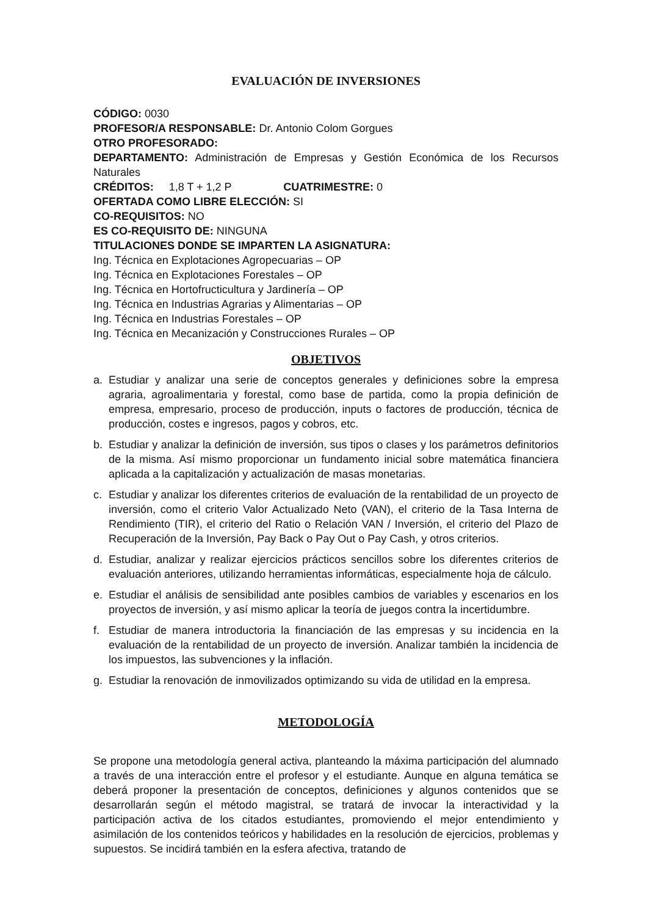EVALUACIÓN DE INVERSIONES
CÓDIGO: 0030
PROFESOR/A RESPONSABLE: Dr. Antonio Colom Gorgues
OTRO PROFESORADO:
DEPARTAMENTO: Administración de Empresas y Gestión Económica de los Recursos Naturales
CRÉDITOS: 1,8 T + 1,2 P CUATRIMESTRE: 0
OFERTADA COMO LIBRE ELECCIÓN: SI
CO-REQUISITOS: NO
ES CO-REQUISITO DE: NINGUNA
TITULACIONES DONDE SE IMPARTEN LA ASIGNATURA:
Ing. Técnica en Explotaciones Agropecuarias – OP
Ing. Técnica en Explotaciones Forestales – OP
Ing. Técnica en Hortofructicultura y Jardinería – OP
Ing. Técnica en Industrias Agrarias y Alimentarias – OP
Ing. Técnica en Industrias Forestales – OP
Ing. Técnica en Mecanización y Construcciones Rurales – OP
OBJETIVOS
a. Estudiar y analizar una serie de conceptos generales y definiciones sobre la empresa agraria, agroalimentaria y forestal, como base de partida, como la propia definición de empresa, empresario, proceso de producción, inputs o factores de producción, técnica de producción, costes e ingresos, pagos y cobros, etc.
b. Estudiar y analizar la definición de inversión, sus tipos o clases y los parámetros definitorios de la misma. Así mismo proporcionar un fundamento inicial sobre matemática financiera aplicada a la capitalización y actualización de masas monetarias.
c. Estudiar y analizar los diferentes criterios de evaluación de la rentabilidad de un proyecto de inversión, como el criterio Valor Actualizado Neto (VAN), el criterio de la Tasa Interna de Rendimiento (TIR), el criterio del Ratio o Relación VAN / Inversión, el criterio del Plazo de Recuperación de la Inversión, Pay Back o Pay Out o Pay Cash, y otros criterios.
d. Estudiar, analizar y realizar ejercicios prácticos sencillos sobre los diferentes criterios de evaluación anteriores, utilizando herramientas informáticas, especialmente hoja de cálculo.
e. Estudiar el análisis de sensibilidad ante posibles cambios de variables y escenarios en los proyectos de inversión, y así mismo aplicar la teoría de juegos contra la incertidumbre.
f. Estudiar de manera introductoria la financiación de las empresas y su incidencia en la evaluación de la rentabilidad de un proyecto de inversión. Analizar también la incidencia de los impuestos, las subvenciones y la inflación.
g. Estudiar la renovación de inmovilizados optimizando su vida de utilidad en la empresa.
METODOLOGÍA
Se propone una metodología general activa, planteando la máxima participación del alumnado a través de una interacción entre el profesor y el estudiante. Aunque en alguna temática se deberá proponer la presentación de conceptos, definiciones y algunos contenidos que se desarrollarán según el método magistral, se tratará de invocar la interactividad y la participación activa de los citados estudiantes, promoviendo el mejor entendimiento y asimilación de los contenidos teóricos y habilidades en la resolución de ejercicios, problemas y supuestos. Se incidirá también en la esfera afectiva, tratando de